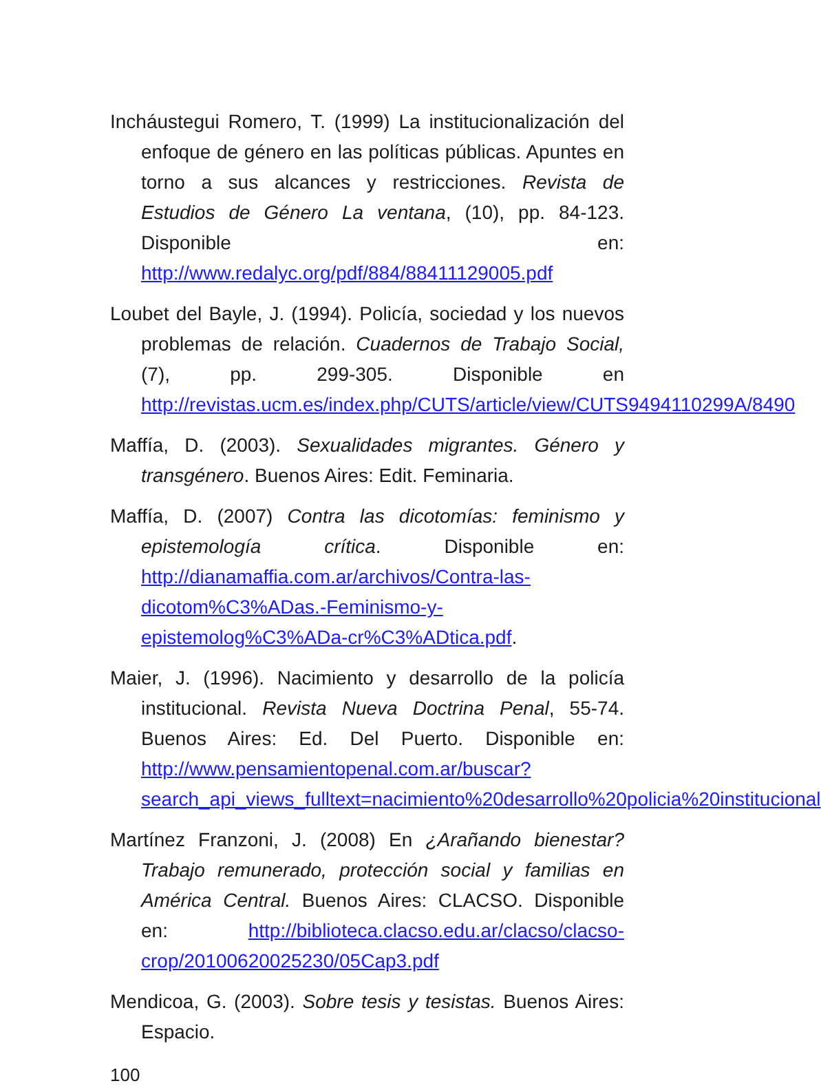Incháustegui Romero, T. (1999) La institucionalización del enfoque de género en las políticas públicas. Apuntes en torno a sus alcances y restricciones. Revista de Estudios de Género La ventana, (10), pp. 84-123. Disponible en: http://www.redalyc.org/pdf/884/88411129005.pdf
Loubet del Bayle, J. (1994). Policía, sociedad y los nuevos problemas de relación. Cuadernos de Trabajo Social, (7), pp. 299-305. Disponible en http://revistas.ucm.es/index.php/CUTS/article/view/CUTS9494110299A/8490
Maffía, D. (2003). Sexualidades migrantes. Género y transgénero. Buenos Aires: Edit. Feminaria.
Maffía, D. (2007) Contra las dicotomías: feminismo y epistemología crítica. Disponible en: http://dianamaffia.com.ar/archivos/Contra-las-dicotom%C3%ADas.-Feminismo-y-epistemolog%C3%ADa-cr%C3%ADtica.pdf.
Maier, J. (1996). Nacimiento y desarrollo de la policía institucional. Revista Nueva Doctrina Penal, 55-74. Buenos Aires: Ed. Del Puerto. Disponible en: http://www.pensamientopenal.com.ar/buscar?search_api_views_fulltext=nacimiento%20desarrollo%20policia%20institucional
Martínez Franzoni, J. (2008) En ¿Arañando bienestar? Trabajo remunerado, protección social y familias en América Central. Buenos Aires: CLACSO. Disponible en: http://biblioteca.clacso.edu.ar/clacso/clacso-crop/20100620025230/05Cap3.pdf
Mendicoa, G. (2003). Sobre tesis y tesistas. Buenos Aires: Espacio.
100